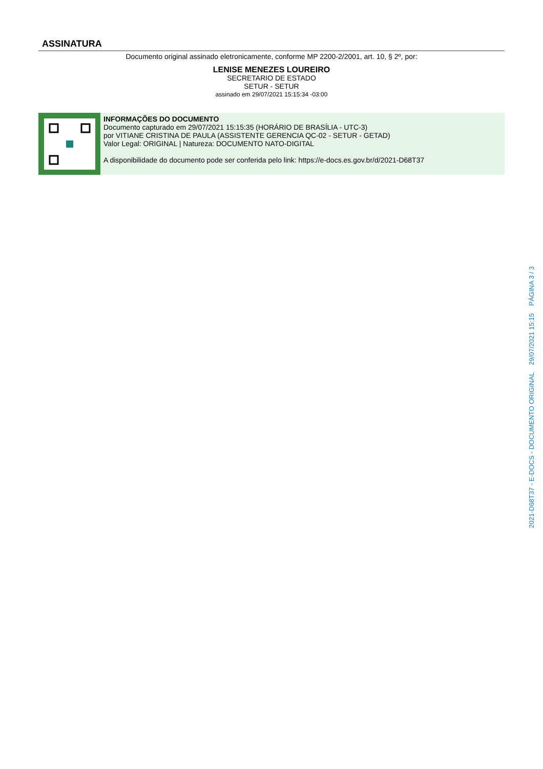ASSINATURA
Documento original assinado eletronicamente, conforme MP 2200-2/2001, art. 10, § 2º, por:
LENISE MENEZES LOUREIRO
SECRETARIO DE ESTADO
SETUR - SETUR
assinado em 29/07/2021 15:15:34 -03:00
INFORMAÇÕES DO DOCUMENTO
Documento capturado em 29/07/2021 15:15:35 (HORÁRIO DE BRASÍLIA - UTC-3)
por VITIANE CRISTINA DE PAULA (ASSISTENTE GERENCIA QC-02 - SETUR - GETAD)
Valor Legal: ORIGINAL | Natureza: DOCUMENTO NATO-DIGITAL
A disponibilidade do documento pode ser conferida pelo link: https://e-docs.es.gov.br/d/2021-D68T37
2021-D68T37 - E-DOCS - DOCUMENTO ORIGINAL 29/07/2021 15:15 PÁGINA 3 / 3